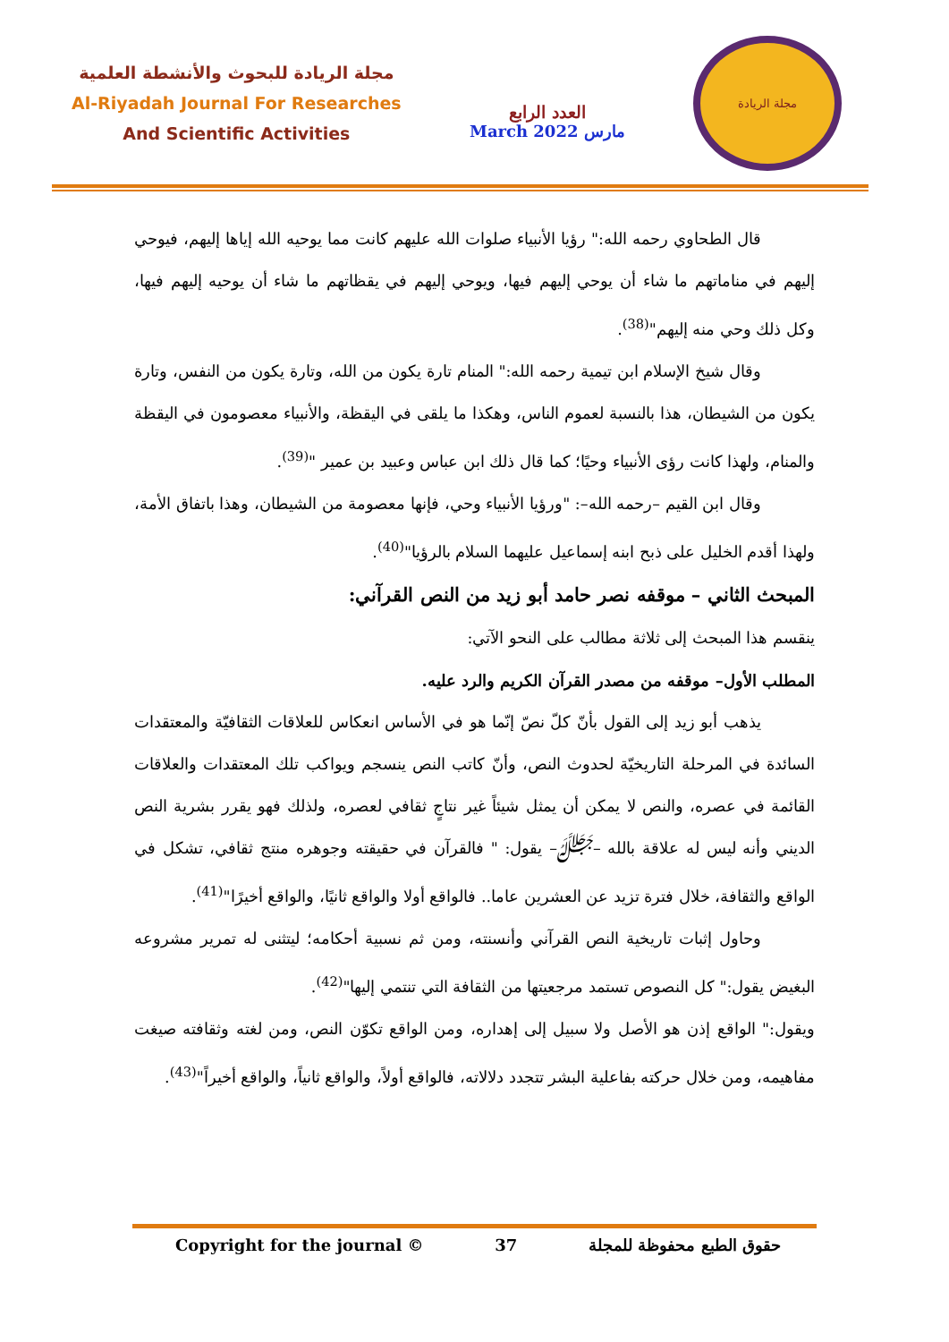مجلة الريادة للبحوث والأنشطة العلمية
Al-Riyadah Journal For Researches
And Scientific Activities
العدد الرابع
March 2022 مارس
مجلة الريادة
قال الطحاوي رحمه الله:" رؤيا الأنبياء صلوات الله عليهم كانت مما يوحيه الله إياها إليهم، فيوحي إليهم في مناماتهم ما شاء أن يوحي إليهم فيها، ويوحي إليهم في يقظاتهم ما شاء أن يوحيه إليهم فيها، وكل ذلك وحي منه إليهم"<sup>(38)</sup>.
وقال شيخ الإسلام ابن تيمية رحمه الله:" المنام تارة يكون من الله، وتارة يكون من النفس، وتارة يكون من الشيطان، هذا بالنسبة لعموم الناس، وهكذا ما يلقى في اليقظة، والأنبياء معصومون في اليقظة والمنام، ولهذا كانت رؤى الأنبياء وحيًا؛ كما قال ذلك ابن عباس وعبيد بن عمير "<sup>(39)</sup>.
وقال ابن القيم –رحمه الله–: "ورؤيا الأنبياء وحي، فإنها معصومة من الشيطان، وهذا باتفاق الأمة، ولهذا أقدم الخليل على ذبح ابنه إسماعيل عليهما السلام بالرؤيا"<sup>(40)</sup>.
المبحث الثاني – موقفه نصر حامد أبو زيد من النص القرآني:
ينقسم هذا المبحث إلى ثلاثة مطالب على النحو الآتي:
المطلب الأول– موقفه من مصدر القرآن الكريم والرد عليه.
يذهب أبو زيد إلى القول بأنّ كلّ نصّ إنّما هو في الأساس انعكاس للعلاقات الثقافيّة والمعتقدات السائدة في المرحلة التاريخيّة لحدوث النص، وأنّ كاتب النص ينسجم ويواكب تلك المعتقدات والعلاقات القائمة في عصره، والنص لا يمكن أن يمثل شيئاً غير نتاجٍ ثقافي لعصره، ولذلك فهو يقرر بشرية النص الديني وأنه ليس له علاقة بالله –ﷻ– يقول: " فالقرآن في حقيقته وجوهره منتج ثقافي، تشكل في الواقع والثقافة، خلال فترة تزيد عن العشرين عاما.. فالواقع أولا والواقع ثانيًا، والواقع أخيرًا"<sup>(41)</sup>.
وحاول إثبات تاريخية النص القرآني وأنسنته، ومن ثم نسبية أحكامه؛ ليتثنى له تمرير مشروعه البغيض يقول:" كل النصوص تستمد مرجعيتها من الثقافة التي تنتمي إليها"<sup>(42)</sup>.
ويقول:" الواقع إذن هو الأصل ولا سبيل إلى إهداره، ومن الواقع تكوّن النص، ومن لغته وثقافته صيغت مفاهيمه، ومن خلال حركته بفاعلية البشر تتجدد دلالاته، فالواقع أولاً، والواقع ثانياً، والواقع أخيراً"<sup>(43)</sup>.
Copyright for the journal © 37 حقوق الطبع محفوظة للمجلة